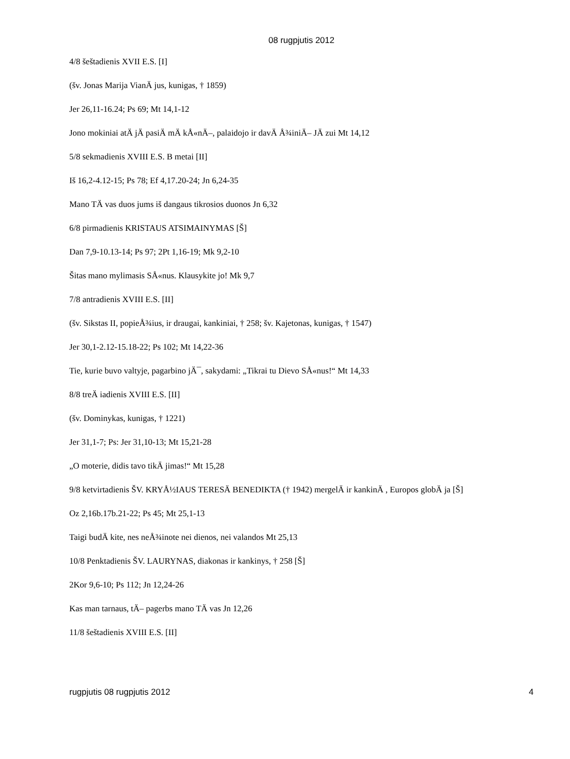08 rugpjutis 2012
4/8 šeštadienis XVII E.S. [I]
(šv. Jonas Marija VianÄ jus, kunigas, † 1859)
Jer 26,11-16.24; Ps 69; Mt 14,1-12
Jono mokiniai atÄ jÄ pasiÄ mÄ kÅ«nÄ–, palaidojo ir davÄ Å¾iniÄ– JÄ zui Mt 14,12
5/8 sekmadienis XVIII E.S. B metai [II]
Iš 16,2-4.12-15; Ps 78; Ef 4,17.20-24; Jn 6,24-35
Mano TÄ vas duos jums iš dangaus tikrosios duonos Jn 6,32
6/8 pirmadienis KRISTAUS ATSIMAINYMAS [Š]
Dan 7,9-10.13-14; Ps 97; 2Pt 1,16-19; Mk 9,2-10
Šitas mano mylimasis SÅ«nus. Klausykite jo! Mk 9,7
7/8 antradienis XVIII E.S. [II]
(šv. Sikstas II, popieÅ¾ius, ir draugai, kankiniai, † 258; šv. Kajetonas, kunigas, † 1547)
Jer 30,1-2.12-15.18-22; Ps 102; Mt 14,22-36
Tie, kurie buvo valtyje, pagarbino jÄ¯, sakydami: „Tikrai tu Dievo SÅ«nus!“ Mt 14,33
8/8 treÄ iadienis XVIII E.S. [II]
(šv. Dominykas, kunigas, † 1221)
Jer 31,1-7; Ps: Jer 31,10-13; Mt 15,21-28
„O moterie, didis tavo tikÄ jimas!“ Mt 15,28
9/8 ketvirtadienis ŠV. KRYÅ½IAUS TERESÄ BENEDIKTA († 1942) mergelÄ ir kankinÄ , Europos globÄ ja [Š]
Oz 2,16b.17b.21-22; Ps 45; Mt 25,1-13
Taigi budÄ kite, nes neÅ¾inote nei dienos, nei valandos Mt 25,13
10/8 Penktadienis ŠV. LAURYNAS, diakonas ir kankinys, † 258 [Š]
2Kor 9,6-10; Ps 112; Jn 12,24-26
Kas man tarnaus, tÄ– pagerbs mano TÄ vas Jn 12,26
11/8 šeštadienis XVIII E.S. [II]
rugpjutis 08 rugpjutis 2012 4